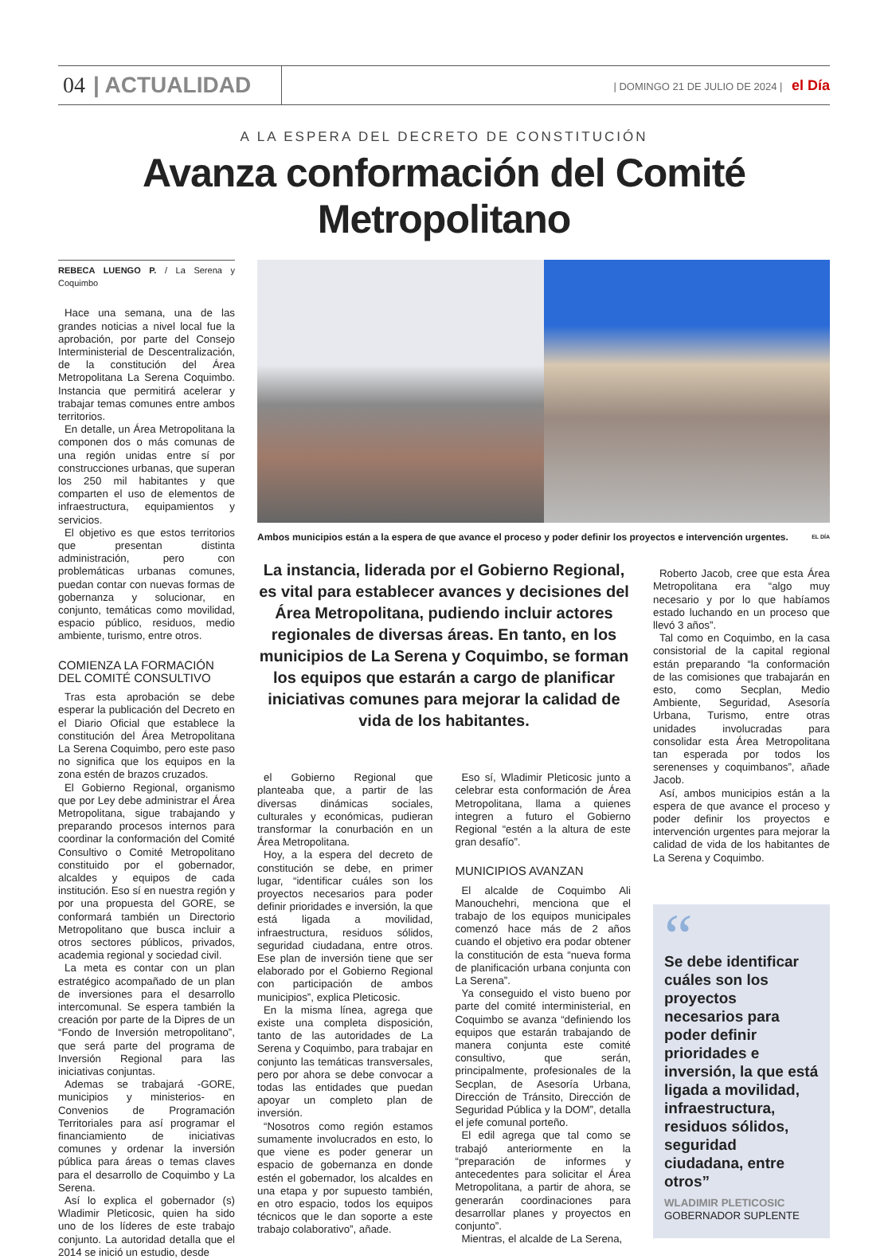04 | ACTUALIDAD
| DOMINGO 21 DE JULIO DE 2024 | el Día
A LA ESPERA DEL DECRETO DE CONSTITUCIÓN
Avanza conformación del Comité Metropolitano
REBECA LUENGO P. / La Serena y Coquimbo
Hace una semana, una de las grandes noticias a nivel local fue la aprobación, por parte del Consejo Interministerial de Descentralización, de la constitución del Área Metropolitana La Serena Coquimbo. Instancia que permitirá acelerar y trabajar temas comunes entre ambos territorios.
En detalle, un Área Metropolitana la componen dos o más comunas de una región unidas entre sí por construcciones urbanas, que superan los 250 mil habitantes y que comparten el uso de elementos de infraestructura, equipamientos y servicios.
El objetivo es que estos territorios que presentan distinta administración, pero con problemáticas urbanas comunes, puedan contar con nuevas formas de gobernanza y solucionar, en conjunto, temáticas como movilidad, espacio público, residuos, medio ambiente, turismo, entre otros.
COMIENZA LA FORMACIÓN
DEL COMITÉ CONSULTIVO
Tras esta aprobación se debe esperar la publicación del Decreto en el Diario Oficial que establece la constitución del Área Metropolitana La Serena Coquimbo, pero este paso no significa que los equipos en la zona estén de brazos cruzados.
El Gobierno Regional, organismo que por Ley debe administrar el Área Metropolitana, sigue trabajando y preparando procesos internos para coordinar la conformación del Comité Consultivo o Comité Metropolitano constituido por el gobernador, alcaldes y equipos de cada institución. Eso sí en nuestra región y por una propuesta del GORE, se conformará también un Directorio Metropolitano que busca incluir a otros sectores públicos, privados, academia regional y sociedad civil.
La meta es contar con un plan estratégico acompañado de un plan de inversiones para el desarrollo intercomunal. Se espera también la creación por parte de la Dipres de un “Fondo de Inversión metropolitano”, que será parte del programa de Inversión Regional para las iniciativas conjuntas.
Ademas se trabajará -GORE, municipios y ministerios- en Convenios de Programación Territoriales para así programar el financiamiento de iniciativas comunes y ordenar la inversión pública para áreas o temas claves para el desarrollo de Coquimbo y La Serena.
Así lo explica el gobernador (s) Wladimir Pleticosic, quien ha sido uno de los líderes de este trabajo conjunto. La autoridad detalla que el 2014 se inició un estudio, desde
Ambos municipios están a la espera de que avance el proceso y poder definir los proyectos e intervención urgentes. EL DÍA
La instancia, liderada por el Gobierno Regional, es vital para establecer avances y decisiones del Área Metropolitana, pudiendo incluir actores regionales de diversas áreas. En tanto, en los municipios de La Serena y Coquimbo, se forman los equipos que estarán a cargo de planificar iniciativas comunes para mejorar la calidad de vida de los habitantes.
el Gobierno Regional que planteaba que, a partir de las diversas dinámicas sociales, culturales y económicas, pudieran transformar la conurbación en un Área Metropolitana.
Hoy, a la espera del decreto de constitución se debe, en primer lugar, “identificar cuáles son los proyectos necesarios para poder definir prioridades e inversión, la que está ligada a movilidad, infraestructura, residuos sólidos, seguridad ciudadana, entre otros. Ese plan de inversión tiene que ser elaborado por el Gobierno Regional con participación de ambos municipios”, explica Pleticosic.
En la misma línea, agrega que existe una completa disposición, tanto de las autoridades de La Serena y Coquimbo, para trabajar en conjunto las temáticas transversales, pero por ahora se debe convocar a todas las entidades que puedan apoyar un completo plan de inversión.
“Nosotros como región estamos sumamente involucrados en esto, lo que viene es poder generar un espacio de gobernanza en donde estén el gobernador, los alcaldes en una etapa y por supuesto también, en otro espacio, todos los equipos técnicos que le dan soporte a este trabajo colaborativo”, añade.
Eso sí, Wladimir Pleticosic junto a celebrar esta conformación de Área Metropolitana, llama a quienes integren a futuro el Gobierno Regional “estén a la altura de este gran desafío”.
MUNICIPIOS AVANZAN
El alcalde de Coquimbo Ali Manouchehri, menciona que el trabajo de los equipos municipales comenzó hace más de 2 años cuando el objetivo era podar obtener la constitución de esta “nueva forma de planificación urbana conjunta con La Serena”.
Ya conseguido el visto bueno por parte del comité interministerial, en Coquimbo se avanza “definiendo los equipos que estarán trabajando de manera conjunta este comité consultivo, que serán, principalmente, profesionales de la Secplan, de Asesoría Urbana, Dirección de Tránsito, Dirección de Seguridad Pública y la DOM”, detalla el jefe comunal porteño.
El edil agrega que tal como se trabajó anteriormente en la “preparación de informes y antecedentes para solicitar el Área Metropolitana, a partir de ahora, se generarán coordinaciones para desarrollar planes y proyectos en conjunto”.
Mientras, el alcalde de La Serena,
Roberto Jacob, cree que esta Área Metropolitana era “algo muy necesario y por lo que habíamos estado luchando en un proceso que llevó 3 años”.
Tal como en Coquimbo, en la casa consistorial de la capital regional están preparando “la conformación de las comisiones que trabajarán en esto, como Secplan, Medio Ambiente, Seguridad, Asesoría Urbana, Turismo, entre otras unidades involucradas para consolidar esta Área Metropolitana tan esperada por todos los serenenses y coquimbanos”, añade Jacob.
Así, ambos municipios están a la espera de que avance el proceso y poder definir los proyectos e intervención urgentes para mejorar la calidad de vida de los habitantes de La Serena y Coquimbo.
“
Se debe identificar cuáles son los proyectos necesarios para poder definir prioridades e inversión, la que está ligada a movilidad, infraestructura, residuos sólidos, seguridad ciudadana, entre otros”
WLADIMIR PLETICOSIC
GOBERNADOR SUPLENTE